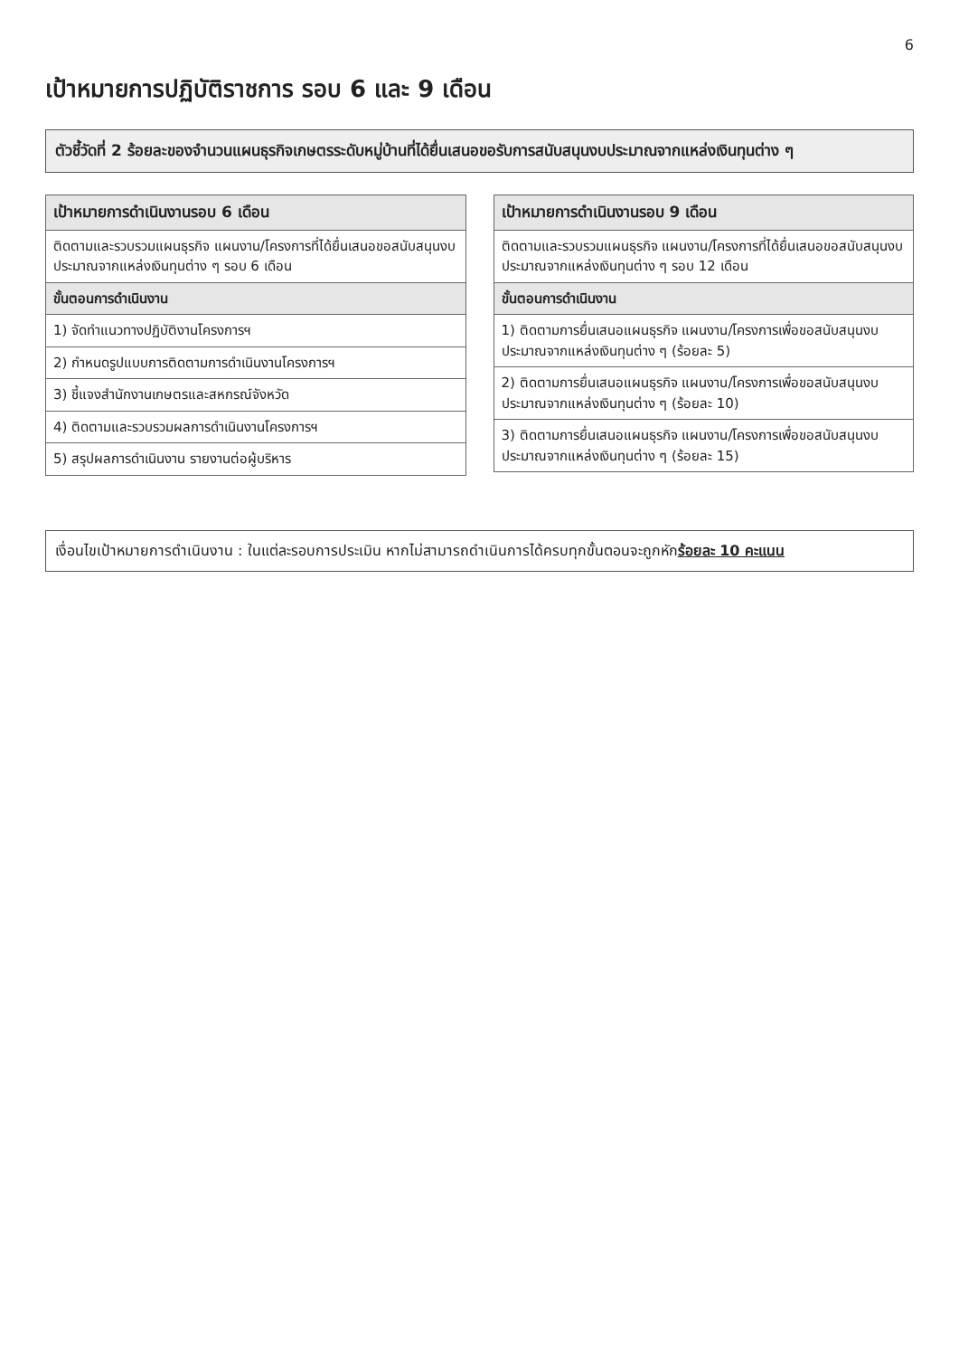6
เป้าหมายการปฏิบัติราชการ รอบ 6 และ 9 เดือน
ตัวชี้วัดที่ 2 ร้อยละของจำนวนแผนธุรกิจเกษตรระดับหมู่บ้านที่ได้ยื่นเสนอขอรับการสนับสนุนงบประมาณจากแหล่งเงินทุนต่าง ๆ
| เป้าหมายการดำเนินงานรอบ 6 เดือน |
| --- |
| ติดตามและรวบรวมแผนธุรกิจ แผนงาน/โครงการที่ได้ยื่นเสนอขอสนับสนุนงบประมาณจากแหล่งเงินทุนต่าง ๆ รอบ 6 เดือน |
| ขั้นตอนการดำเนินงาน |
| 1) จัดทำแนวทางปฏิบัติงานโครงการฯ |
| 2) กำหนดรูปแบบการติดตามการดำเนินงานโครงการฯ |
| 3) ชี้แจงสำนักงานเกษตรและสหกรณ์จังหวัด |
| 4) ติดตามและรวบรวมผลการดำเนินงานโครงการฯ |
| 5) สรุปผลการดำเนินงาน รายงานต่อผู้บริหาร |
| เป้าหมายการดำเนินงานรอบ 9 เดือน |
| --- |
| ติดตามและรวบรวมแผนธุรกิจ แผนงาน/โครงการที่ได้ยื่นเสนอขอสนับสนุนงบประมาณจากแหล่งเงินทุนต่าง ๆ รอบ 12 เดือน |
| ขั้นตอนการดำเนินงาน |
| 1) ติดตามการยื่นเสนอแผนธุรกิจ แผนงาน/โครงการเพื่อขอสนับสนุนงบประมาณจากแหล่งเงินทุนต่าง ๆ (ร้อยละ 5) |
| 2) ติดตามการยื่นเสนอแผนธุรกิจ แผนงาน/โครงการเพื่อขอสนับสนุนงบประมาณจากแหล่งเงินทุนต่าง ๆ (ร้อยละ 10) |
| 3) ติดตามการยื่นเสนอแผนธุรกิจ แผนงาน/โครงการเพื่อขอสนับสนุนงบประมาณจากแหล่งเงินทุนต่าง ๆ (ร้อยละ 15) |
เงื่อนไขเป้าหมายการดำเนินงาน : ในแต่ละรอบการประเมิน หากไม่สามารถดำเนินการได้ครบทุกขั้นตอนจะถูกหักร้อยละ 10 คะแนน